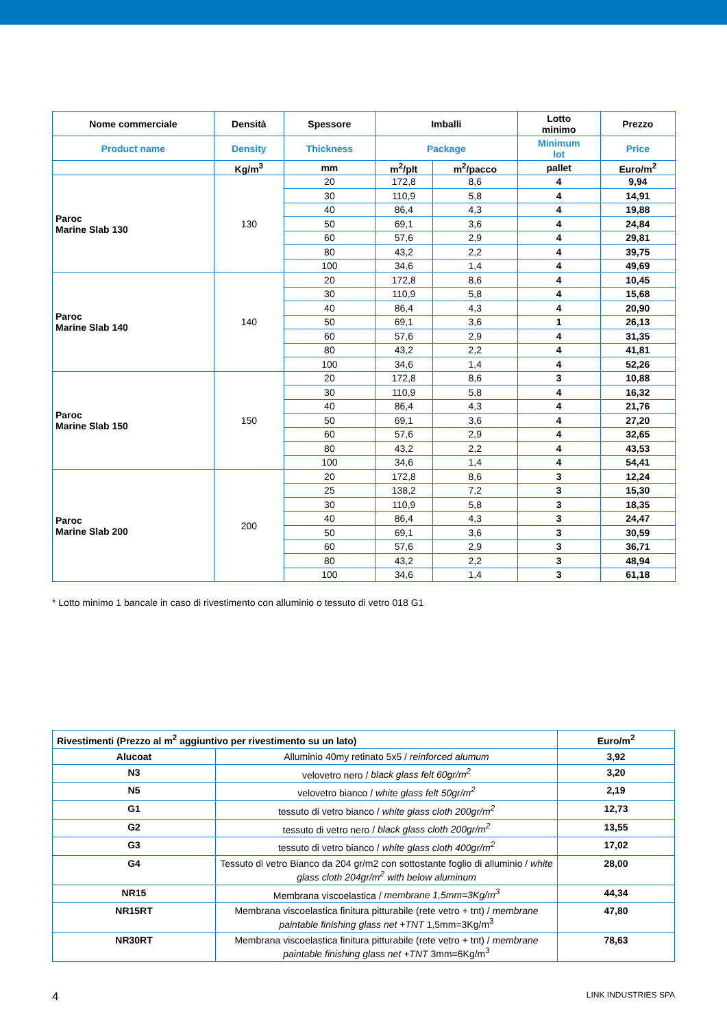| Nome commerciale | Densità | Spessore | Imballi | | Lotto minimo | Prezzo |
| Product name | Density | Thickness | Package | | Minimum lot | Price |
| | Kg/m<sup>3</sup> | mm | m<sup>2</sup>/plt | m<sup>2</sup>/pacco | pallet | Euro/m<sup>2</sup> |
| Paroc Marine Slab 130 | 130 | 20 | 172,8 | 8,6 | 4 | 9,94 |
| | | 30 | 110,9 | 5,8 | 4 | 14,91 |
| | | 40 | 86,4 | 4,3 | 4 | 19,88 |
| | | 50 | 69,1 | 3,6 | 4 | 24,84 |
| | | 60 | 57,6 | 2,9 | 4 | 29,81 |
| | | 80 | 43,2 | 2,2 | 4 | 39,75 |
| | | 100 | 34,6 | 1,4 | 4 | 49,69 |
| Paroc Marine Slab 140 | 140 | 20 | 172,8 | 8,6 | 4 | 10,45 |
| | | 30 | 110,9 | 5,8 | 4 | 15,68 |
| | | 40 | 86,4 | 4,3 | 4 | 20,90 |
| | | 50 | 69,1 | 3,6 | 1 | 26,13 |
| | | 60 | 57,6 | 2,9 | 4 | 31,35 |
| | | 80 | 43,2 | 2,2 | 4 | 41,81 |
| | | 100 | 34,6 | 1,4 | 4 | 52,26 |
| Paroc Marine Slab 150 | 150 | 20 | 172,8 | 8,6 | 3 | 10,88 |
| | | 30 | 110,9 | 5,8 | 4 | 16,32 |
| | | 40 | 86,4 | 4,3 | 4 | 21,76 |
| | | 50 | 69,1 | 3,6 | 4 | 27,20 |
| | | 60 | 57,6 | 2,9 | 4 | 32,65 |
| | | 80 | 43,2 | 2,2 | 4 | 43,53 |
| | | 100 | 34,6 | 1,4 | 4 | 54,41 |
| Paroc Marine Slab 200 | 200 | 20 | 172,8 | 8,6 | 3 | 12,24 |
| | | 25 | 138,2 | 7,2 | 3 | 15,30 |
| | | 30 | 110,9 | 5,8 | 3 | 18,35 |
| | | 40 | 86,4 | 4,3 | 3 | 24,47 |
| | | 50 | 69,1 | 3,6 | 3 | 30,59 |
| | | 60 | 57,6 | 2,9 | 3 | 36,71 |
| | | 80 | 43,2 | 2,2 | 3 | 48,94 |
| | | 100 | 34,6 | 1,4 | 3 | 61,18 |
* Lotto minimo 1 bancale in caso di rivestimento con alluminio o tessuto di vetro 018 G1
| Rivestimenti (Prezzo al m<sup>2</sup> aggiuntivo per rivestimento su un lato) | | Euro/m<sup>2</sup> |
| Alucoat | Alluminio 40my retinato 5x5 / reinforced alumum | 3,92 |
| N3 | velovetro nero / black glass felt 60gr/m<sup>2</sup> | 3,20 |
| N5 | velovetro bianco / white glass felt 50gr/m<sup>2</sup> | 2,19 |
| G1 | tessuto di vetro bianco / white glass cloth 200gr/m<sup>2</sup> | 12,73 |
| G2 | tessuto di vetro nero / black glass cloth 200gr/m<sup>2</sup> | 13,55 |
| G3 | tessuto di vetro bianco / white glass cloth 400gr/m<sup>2</sup> | 17,02 |
| G4 | Tessuto di vetro Bianco da 204 gr/m2 con sottostante foglio di alluminio / white glass cloth 204gr/m<sup>2</sup> with below aluminum | 28,00 |
| NR15 | Membrana viscoelastica / membrane 1,5mm=3Kg/m<sup>3</sup> | 44,34 |
| NR15RT | Membrana viscoelastica finitura pitturabile (rete vetro + tnt) / membrane paintable finishing glass net +TNT 1,5mm=3Kg/m<sup>3</sup> | 47,80 |
| NR30RT | Membrana viscoelastica finitura pitturabile (rete vetro + tnt) / membrane paintable finishing glass net +TNT 3mm=6Kg/m<sup>3</sup> | 78,63 |
4 LINK INDUSTRIES SPA